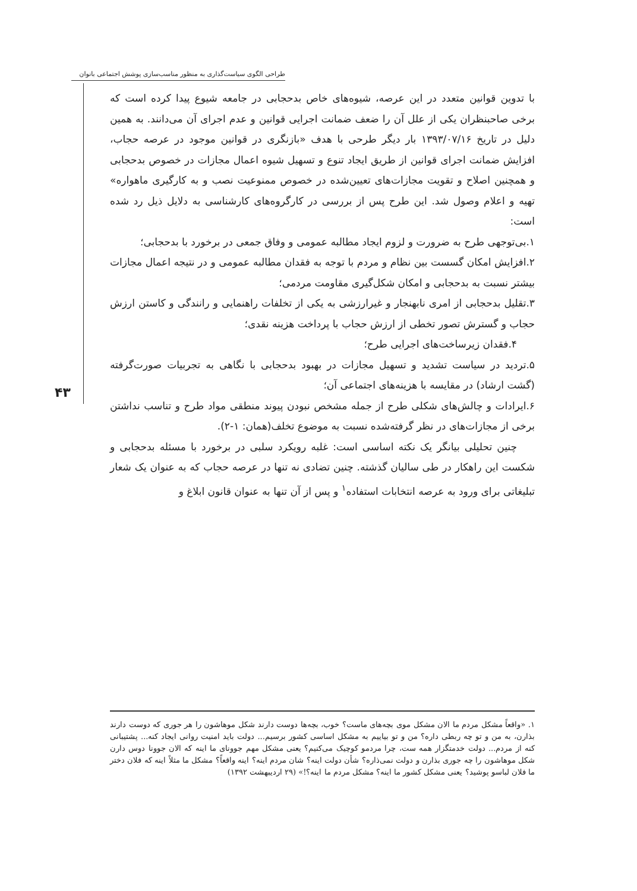طراحی الگوی سیاست‌گذاری به منظور مناسب‌سازی پوشش اجتماعی بانوان
۴۳
با تدوین قوانین متعدد در این عرصه، شیوه‌های خاص بدحجابی در جامعه شیوع پیدا کرده است که برخی صاحبنظران یکی از علل آن را ضعف ضمانت اجرایی قوانین و عدم اجرای آن می‌دانند. به همین دلیل در تاریخ ۱۳۹۳/۰۷/۱۶ بار دیگر طرحی با هدف «بازنگری در قوانین موجود در عرصه حجاب، افزایش ضمانت اجرای قوانین از طریق ایجاد تنوع و تسهیل شیوه اعمال مجازات در خصوص بدحجابی و همچنین اصلاح و تقویت مجازات‌های تعیین‌شده در خصوص ممنوعیت نصب و به کارگیری ماهواره» تهیه و اعلام وصول شد. این طرح پس از بررسی در کارگروه‌های کارشناسی به دلایل ذیل رد شده است:
۱.بی‌توجهی طرح به ضرورت و لزوم ایجاد مطالبه عمومی و وفاق جمعی در برخورد با بدحجابی؛
۲.افزایش امکان گسست بین نظام و مردم با توجه به فقدان مطالبه عمومی و در نتیجه اعمال مجازات بیشتر نسبت به بدحجابی و امکان شکل‌گیری مقاومت مردمی؛
۳.تقلیل بدحجابی از امری نابهنجار و غیرارزشی به یکی از تخلفات راهنمایی و رانندگی و کاستن ارزش حجاب و گسترش تصور تخطی از ارزش حجاب با پرداخت هزینه نقدی؛
۴.فقدان زیرساخت‌های اجرایی طرح؛
۵.تردید در سیاست تشدید و تسهیل مجازات در بهبود بدحجابی با نگاهی به تجربیات صورت‌گرفته (گشت ارشاد) در مقایسه با هزینه‌های اجتماعی آن؛
۶.ایرادات و چالش‌های شکلی طرح از جمله مشخص نبودن پیوند منطقی مواد طرح و تناسب نداشتن برخی از مجازات‌های در نظر گرفته‌شده نسبت به موضوع تخلف(همان: ۱-۲).
چنین تحلیلی بیانگر یک نکته اساسی است: غلبه رویکرد سلبی در برخورد با مسئله بدحجابی و شکست این راهکار در طی سالیان گذشته. چنین تضادی نه تنها در عرصه حجاب که به عنوان یک شعار تبلیغاتی برای ورود به عرصه انتخابات استفاده<sup>۱</sup> و پس از آن تنها به عنوان قانون ابلاغ و
۱. «واقعاً مشکل مردم ما الان مشکل موی بچه‌های ماست؟ خوب، بچه‌ها دوست دارند شکل موهاشون را هر جوری که دوست دارند بذارن، به من و تو چه ربطی داره؟ من و تو بیاییم به مشکل اساسی کشور برسیم... دولت باید امنیت روانی ایجاد کنه... پشتیبانی کنه از مردم... دولت خدمتگزار همه ست، چرا مردمو کوچیک می‌کنیم؟ یعنی مشکل مهم جوونای ما اینه که الان جوونا دوس دارن شکل موهاشون را چه جوری بذارن و دولت نمی‌ذاره؟ شأن دولت اینه؟ شان مردم اینه؟ اینه واقعاً؟ مشکل ما مثلاً اینه که فلان دختر ما فلان لباسو پوشید؟ یعنی مشکل کشور ما اینه؟ مشکل مردم ما اینه؟!» (۲۹ اردیبهشت ۱۳۹۲)